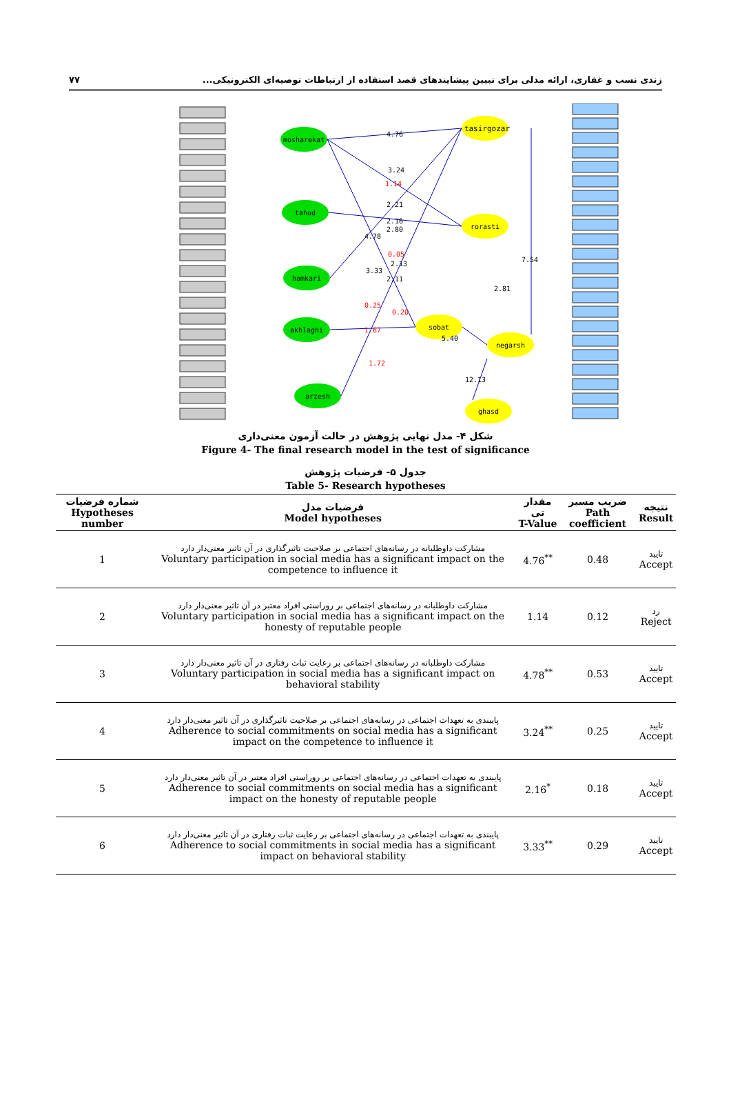زندی نسب و غفاری، ارائه مدلی برای تبیین پیشایندهای قصد استفاده از ارتباطات توصیه‌ای الکترونیکی... ۷۷
tasirgozar
mosharekat
tahod
hamkari
akhlaghi
arzesh
rorasti
sobat
negarsh
ghasd
4.76
3.24
1.14
2.21
2.16
2.80
4.78
0.05
2.13
3.33
2.11
0.25
0.20
1.67
1.72
5.40
7.54
2.81
12.13
شکل ۴- مدل نهایی پژوهش در حالت آزمون معنی‌داری
Figure 4- The final research model in the test of significance
جدول ۵- فرضیات پژوهش
Table 5- Research hypotheses
| شماره فرضیات Hypotheses number | فرضیات مدل Model hypotheses | مقدار تی T-Value | ضریب مسیر Path coefficient | نتیجه Result |
| --- | --- | --- | --- | --- |
| 1 | مشارکت داوطلبانه در رسانه‌های اجتماعی بر صلاحیت تاثیرگذاری در آن تاثیر معنی‌دار دارد Voluntary participation in social media has a significant impact on the competence to influence it | 4.76<sup>**</sup> | 0.48 | تایید Accept |
| 2 | مشارکت داوطلبانه در رسانه‌های اجتماعی بر روراستی افراد معتبر در آن تاثیر معنی‌دار دارد Voluntary participation in social media has a significant impact on the honesty of reputable people | 1.14 | 0.12 | رد Reject |
| 3 | مشارکت داوطلبانه در رسانه‌های اجتماعی بر رعایت ثبات رفتاری در آن تاثیر معنی‌دار دارد Voluntary participation in social media has a significant impact on behavioral stability | 4.78<sup>**</sup> | 0.53 | تایید Accept |
| 4 | پایبندی به تعهدات اجتماعی در رسانه‌های اجتماعی بر صلاحیت تاثیرگذاری در آن تاثیر معنی‌دار دارد Adherence to social commitments on social media has a significant impact on the competence to influence it | 3.24<sup>**</sup> | 0.25 | تایید Accept |
| 5 | پایبندی به تعهدات اجتماعی در رسانه‌های اجتماعی بر روراستی افراد معتبر در آن تاثیر معنی‌دار دارد Adherence to social commitments on social media has a significant impact on the honesty of reputable people | 2.16<sup>*</sup> | 0.18 | تایید Accept |
| 6 | پایبندی به تعهدات اجتماعی در رسانه‌های اجتماعی بر رعایت ثبات رفتاری در آن تاثیر معنی‌دار دارد Adherence to social commitments in social media has a significant impact on behavioral stability | 3.33<sup>**</sup> | 0.29 | تایید Accept |